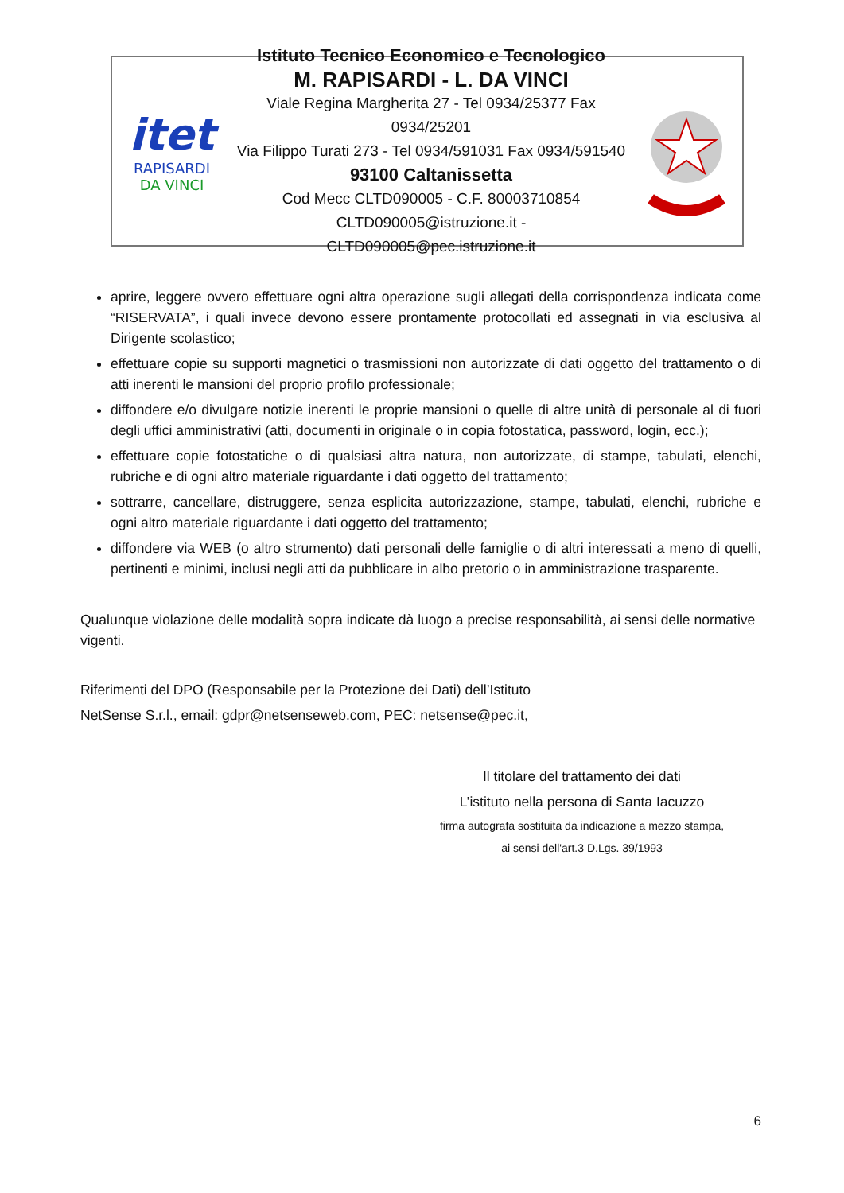itet
RAPISARDI
DA VINCI
Istituto Tecnico Economico e Tecnologico
M. RAPISARDI - L. DA VINCI
Viale Regina Margherita 27 - Tel 0934/25377 Fax 0934/25201
Via Filippo Turati 273 - Tel 0934/591031 Fax 0934/591540
93100 Caltanissetta
Cod Mecc CLTD090005 - C.F. 80003710854
CLTD090005@istruzione.it - CLTD090005@pec.istruzione.it
aprire, leggere ovvero effettuare ogni altra operazione sugli allegati della corrispondenza indicata come “RISERVATA”, i quali invece devono essere prontamente protocollati ed assegnati in via esclusiva al Dirigente scolastico;
effettuare copie su supporti magnetici o trasmissioni non autorizzate di dati oggetto del trattamento o di atti inerenti le mansioni del proprio profilo professionale;
diffondere e/o divulgare notizie inerenti le proprie mansioni o quelle di altre unità di personale al di fuori degli uffici amministrativi (atti, documenti in originale o in copia fotostatica, password, login, ecc.);
effettuare copie fotostatiche o di qualsiasi altra natura, non autorizzate, di stampe, tabulati, elenchi, rubriche e di ogni altro materiale riguardante i dati oggetto del trattamento;
sottrarre, cancellare, distruggere, senza esplicita autorizzazione, stampe, tabulati, elenchi, rubriche e ogni altro materiale riguardante i dati oggetto del trattamento;
diffondere via WEB (o altro strumento) dati personali delle famiglie o di altri interessati a meno di quelli, pertinenti e minimi, inclusi negli atti da pubblicare in albo pretorio o in amministrazione trasparente.
Qualunque violazione delle modalità sopra indicate dà luogo a precise responsabilità, ai sensi delle normative vigenti.
Riferimenti del DPO (Responsabile per la Protezione dei Dati) dell’Istituto
NetSense S.r.l., email: gdpr@netsenseweb.com, PEC: netsense@pec.it,
Il titolare del trattamento dei dati
L’istituto nella persona di Santa Iacuzzo
firma autografa sostituita da indicazione a mezzo stampa,
ai sensi dell'art.3 D.Lgs. 39/1993
6